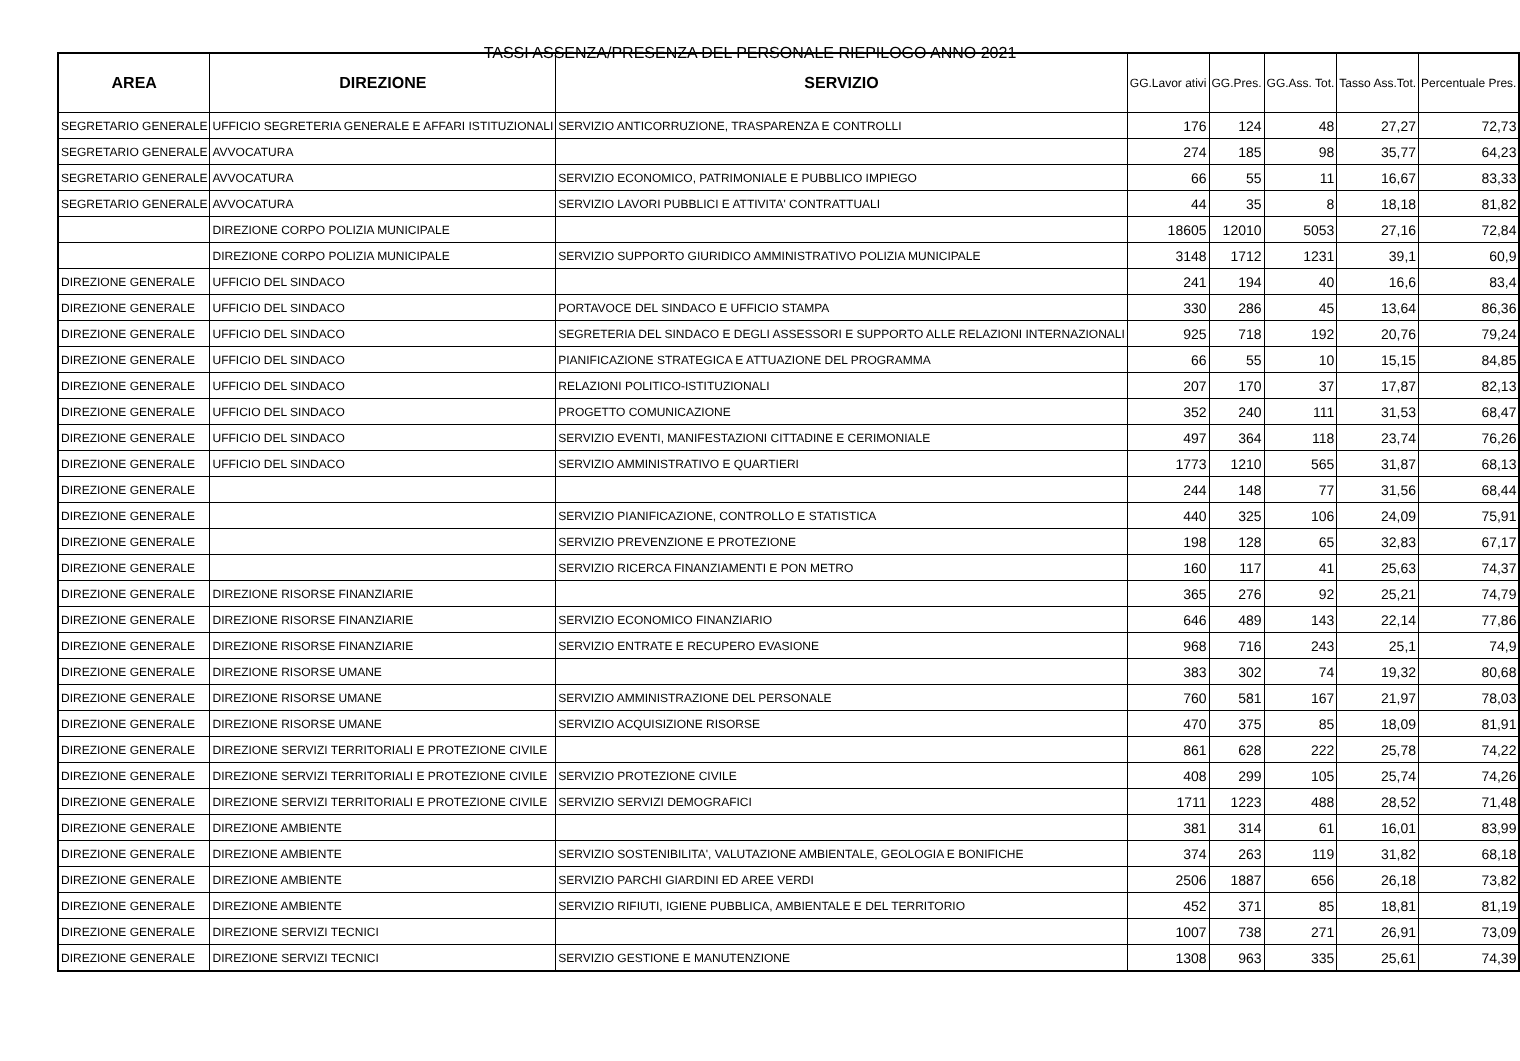TASSI ASSENZA/PRESENZA DEL PERSONALE RIEPILOGO ANNO 2021
| AREA | DIREZIONE | SERVIZIO | GG.Lavor ativi | GG.Pres. | GG.Ass. Tot. | Tasso Ass.Tot. | Percentuale Pres. |
| --- | --- | --- | --- | --- | --- | --- | --- |
| SEGRETARIO GENERALE | UFFICIO SEGRETERIA GENERALE E AFFARI ISTITUZIONALI | SERVIZIO ANTICORRUZIONE, TRASPARENZA E CONTROLLI | 176 | 124 | 48 | 27,27 | 72,73 |
| SEGRETARIO GENERALE | AVVOCATURA | | 274 | 185 | 98 | 35,77 | 64,23 |
| SEGRETARIO GENERALE | AVVOCATURA | SERVIZIO ECONOMICO, PATRIMONIALE E PUBBLICO IMPIEGO | 66 | 55 | 11 | 16,67 | 83,33 |
| SEGRETARIO GENERALE | AVVOCATURA | SERVIZIO LAVORI PUBBLICI E ATTIVITA' CONTRATTUALI | 44 | 35 | 8 | 18,18 | 81,82 |
| | DIREZIONE CORPO POLIZIA MUNICIPALE | | 18605 | 12010 | 5053 | 27,16 | 72,84 |
| | DIREZIONE CORPO POLIZIA MUNICIPALE | SERVIZIO SUPPORTO GIURIDICO AMMINISTRATIVO POLIZIA MUNICIPALE | 3148 | 1712 | 1231 | 39,1 | 60,9 |
| DIREZIONE GENERALE | UFFICIO DEL SINDACO | | 241 | 194 | 40 | 16,6 | 83,4 |
| DIREZIONE GENERALE | UFFICIO DEL SINDACO | PORTAVOCE DEL SINDACO E UFFICIO STAMPA | 330 | 286 | 45 | 13,64 | 86,36 |
| DIREZIONE GENERALE | UFFICIO DEL SINDACO | SEGRETERIA DEL SINDACO E DEGLI ASSESSORI E SUPPORTO ALLE RELAZIONI INTERNAZIONALI | 925 | 718 | 192 | 20,76 | 79,24 |
| DIREZIONE GENERALE | UFFICIO DEL SINDACO | PIANIFICAZIONE STRATEGICA E ATTUAZIONE DEL PROGRAMMA | 66 | 55 | 10 | 15,15 | 84,85 |
| DIREZIONE GENERALE | UFFICIO DEL SINDACO | RELAZIONI POLITICO-ISTITUZIONALI | 207 | 170 | 37 | 17,87 | 82,13 |
| DIREZIONE GENERALE | UFFICIO DEL SINDACO | PROGETTO COMUNICAZIONE | 352 | 240 | 111 | 31,53 | 68,47 |
| DIREZIONE GENERALE | UFFICIO DEL SINDACO | SERVIZIO EVENTI, MANIFESTAZIONI CITTADINE E CERIMONIALE | 497 | 364 | 118 | 23,74 | 76,26 |
| DIREZIONE GENERALE | UFFICIO DEL SINDACO | SERVIZIO AMMINISTRATIVO E QUARTIERI | 1773 | 1210 | 565 | 31,87 | 68,13 |
| DIREZIONE GENERALE | | | 244 | 148 | 77 | 31,56 | 68,44 |
| DIREZIONE GENERALE | | SERVIZIO PIANIFICAZIONE, CONTROLLO E STATISTICA | 440 | 325 | 106 | 24,09 | 75,91 |
| DIREZIONE GENERALE | | SERVIZIO PREVENZIONE E PROTEZIONE | 198 | 128 | 65 | 32,83 | 67,17 |
| DIREZIONE GENERALE | | SERVIZIO RICERCA FINANZIAMENTI E PON METRO | 160 | 117 | 41 | 25,63 | 74,37 |
| DIREZIONE GENERALE | DIREZIONE RISORSE FINANZIARIE | | 365 | 276 | 92 | 25,21 | 74,79 |
| DIREZIONE GENERALE | DIREZIONE RISORSE FINANZIARIE | SERVIZIO ECONOMICO FINANZIARIO | 646 | 489 | 143 | 22,14 | 77,86 |
| DIREZIONE GENERALE | DIREZIONE RISORSE FINANZIARIE | SERVIZIO ENTRATE E RECUPERO EVASIONE | 968 | 716 | 243 | 25,1 | 74,9 |
| DIREZIONE GENERALE | DIREZIONE RISORSE UMANE | | 383 | 302 | 74 | 19,32 | 80,68 |
| DIREZIONE GENERALE | DIREZIONE RISORSE UMANE | SERVIZIO AMMINISTRAZIONE DEL PERSONALE | 760 | 581 | 167 | 21,97 | 78,03 |
| DIREZIONE GENERALE | DIREZIONE RISORSE UMANE | SERVIZIO ACQUISIZIONE RISORSE | 470 | 375 | 85 | 18,09 | 81,91 |
| DIREZIONE GENERALE | DIREZIONE SERVIZI TERRITORIALI E PROTEZIONE CIVILE | | 861 | 628 | 222 | 25,78 | 74,22 |
| DIREZIONE GENERALE | DIREZIONE SERVIZI TERRITORIALI E PROTEZIONE CIVILE | SERVIZIO PROTEZIONE CIVILE | 408 | 299 | 105 | 25,74 | 74,26 |
| DIREZIONE GENERALE | DIREZIONE SERVIZI TERRITORIALI E PROTEZIONE CIVILE | SERVIZIO SERVIZI DEMOGRAFICI | 1711 | 1223 | 488 | 28,52 | 71,48 |
| DIREZIONE GENERALE | DIREZIONE AMBIENTE | | 381 | 314 | 61 | 16,01 | 83,99 |
| DIREZIONE GENERALE | DIREZIONE AMBIENTE | SERVIZIO SOSTENIBILITA', VALUTAZIONE AMBIENTALE, GEOLOGIA E BONIFICHE | 374 | 263 | 119 | 31,82 | 68,18 |
| DIREZIONE GENERALE | DIREZIONE AMBIENTE | SERVIZIO PARCHI GIARDINI ED AREE VERDI | 2506 | 1887 | 656 | 26,18 | 73,82 |
| DIREZIONE GENERALE | DIREZIONE AMBIENTE | SERVIZIO RIFIUTI, IGIENE PUBBLICA, AMBIENTALE E DEL TERRITORIO | 452 | 371 | 85 | 18,81 | 81,19 |
| DIREZIONE GENERALE | DIREZIONE SERVIZI TECNICI | | 1007 | 738 | 271 | 26,91 | 73,09 |
| DIREZIONE GENERALE | DIREZIONE SERVIZI TECNICI | SERVIZIO GESTIONE E MANUTENZIONE | 1308 | 963 | 335 | 25,61 | 74,39 |